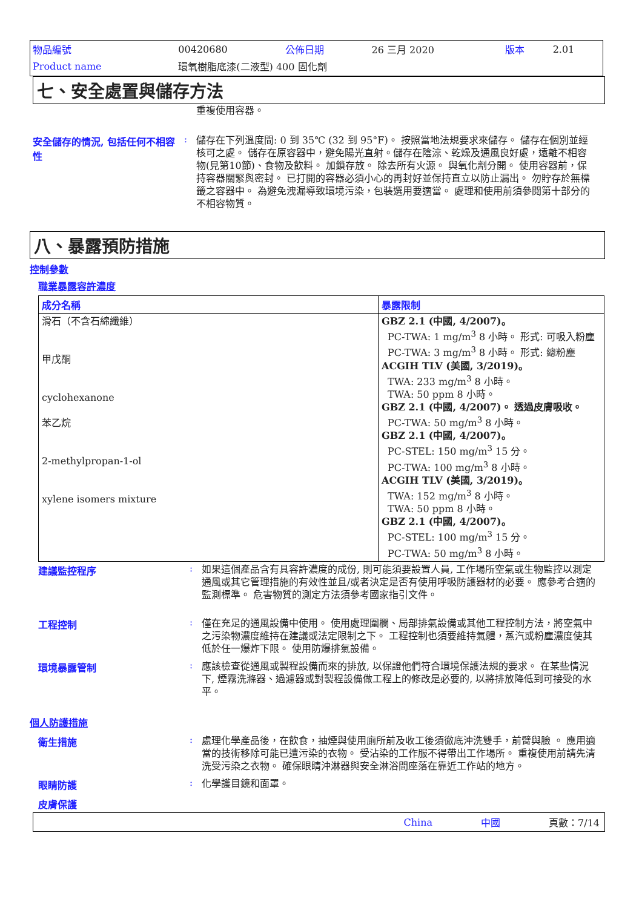| 物品編號 | 00420680 | 公佈日期 | 26 三月 2020 | 版本 | 2.01 |
| Product name | 環氧樹脂底漆(二液型) 400 固化劑 | | | | |
七、安全處置與儲存方法
重複使用容器。
安全儲存的情況, 包括任何不相容性
:
儲存在下列溫度間: 0 到 35℃ (32 到 95°F)。 按照當地法規要求來儲存。 儲存在個別並經核可之處。 儲存在原容器中，避免陽光直射。儲存在陰涼、乾燥及通風良好處，遠離不相容物(見第10節)、食物及飲料。 加鎖存放。 除去所有火源。 與氧化劑分開。 使用容器前，保持容器關緊與密封。 已打開的容器必須小心的再封好並保持直立以防止漏出。 勿貯存於無標籤之容器中。 為避免洩漏導致環境污染，包裝選用要適當。 處理和使用前須參閱第十部分的不相容物質。
八、暴露預防措施
控制參數
職業暴露容許濃度
| 成分名稱 | 暴露限制 |
| --- | --- |
| 滑石（不含石綿纖維） 甲戊酮 cyclohexanone 苯乙烷 2-methylpropan-1-ol xylene isomers mixture | GBZ 2.1 (中國, 4/2007)。 PC-TWA: 1 mg/m<sup>3</sup> 8 小時。 形式: 可吸入粉塵 PC-TWA: 3 mg/m<sup>3</sup> 8 小時。 形式: 總粉塵 ACGIH TLV (美國, 3/2019)。 TWA: 233 mg/m<sup>3</sup> 8 小時。 TWA: 50 ppm 8 小時。 GBZ 2.1 (中國, 4/2007)。 透過皮膚吸收。 PC-TWA: 50 mg/m<sup>3</sup> 8 小時。 GBZ 2.1 (中國, 4/2007)。 PC-STEL: 150 mg/m<sup>3</sup> 15 分。 PC-TWA: 100 mg/m<sup>3</sup> 8 小時。 ACGIH TLV (美國, 3/2019)。 TWA: 152 mg/m<sup>3</sup> 8 小時。 TWA: 50 ppm 8 小時。 GBZ 2.1 (中國, 4/2007)。 PC-STEL: 100 mg/m<sup>3</sup> 15 分。 PC-TWA: 50 mg/m<sup>3</sup> 8 小時。 |
建議監控程序 :
如果這個產品含有具容許濃度的成份, 則可能須要設置人員, 工作場所空氣或生物監控以測定通風或其它管理措施的有效性並且/或者決定是否有使用呼吸防護器材的必要。 應參考合適的監測標準。 危害物質的測定方法須參考國家指引文件。
工程控制 :
僅在充足的通風設備中使用。 使用處理圍欄、局部排氣設備或其他工程控制方法，將空氣中之污染物濃度維持在建議或法定限制之下。 工程控制也須要維持氣體，蒸汽或粉塵濃度使其低於任一爆炸下限。 使用防爆排氣設備。
環境暴露管制 :
應該檢查從通風或製程設備而來的排放, 以保證他們符合環境保護法規的要求。 在某些情況下, 煙霧洗滌器、過濾器或對製程設備做工程上的修改是必要的, 以將排放降低到可接受的水平。
個人防護措施
衛生措施 :
處理化學產品後，在飲食，抽煙與使用廁所前及收工後須徹底沖洗雙手，前臂與臉 。 應用適當的技術移除可能已遭污染的衣物。 受沾染的工作服不得帶出工作場所。 重複使用前請先清洗受污染之衣物。 確保眼睛沖淋器與安全淋浴間座落在靠近工作站的地方。
眼睛防護 :
化學護目鏡和面罩。
皮膚保護
China 中國 頁數：7/14